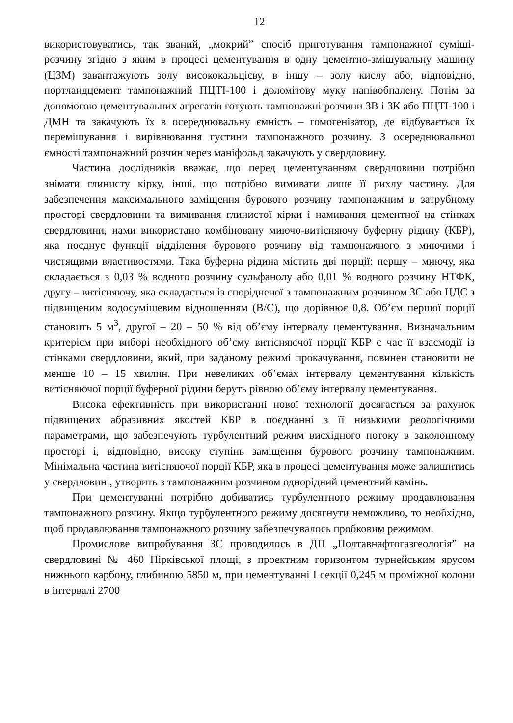12
використовуватись, так званий, „мокрий” спосіб приготування тампонажної суміші-розчину згідно з яким в процесі цементування в одну цементно-змішувальну машину (ЦЗМ) завантажують золу висококальцієву, в іншу – золу кислу або, відповідно, портландцемент тампонажний ПЦТІ-100 і доломітову муку напівобпалену. Потім за допомогою цементувальних агрегатів готують тампонажні розчини ЗВ і ЗК або ПЦТІ-100 і ДМН та закачують їх в осереднювальну ємність – гомогенізатор, де відбувається їх перемішування і вирівнювання густини тампонажного розчину. З осереднювальної ємності тампонажний розчин через маніфольд закачують у свердловину.
Частина дослідників вважає, що перед цементуванням свердловини потрібно знімати глинисту кірку, інші, що потрібно вимивати лише її рихлу частину. Для забезпечення максимального заміщення бурового розчину тампонажним в затрубному просторі свердловини та вимивання глинистої кірки і намивання цементної на стінках свердловини, нами використано комбіновану миючо-витісняючу буферну рідину (КБР), яка поєднує функції відділення бурового розчину від тампонажного з миючими і чистящими властивостями. Така буферна рідина містить дві порції: першу – миючу, яка складається з 0,03 % водного розчину сульфанолу або 0,01 % водного розчину НТФК, другу – витісняючу, яка складається із спорідненої з тампонажним розчином ЗС або ЦДС з підвищеним водосумішевим відношенням (В/С), що дорівнює 0,8. Об’єм першої порції становить 5 м<sup>3</sup>, другої – 20 – 50 % від об’єму інтервалу цементування. Визначальним критерієм при виборі необхідного об’єму витісняючої порції КБР є час її взаємодії із стінками свердловини, який, при заданому режимі прокачування, повинен становити не менше 10 – 15 хвилин. При невеликих об’ємах інтервалу цементування кількість витісняючої порції буферної рідини беруть рівною об’єму інтервалу цементування.
Висока ефективність при використанні нової технології досягається за рахунок підвищених абразивних якостей КБР в поєднанні з її низькими реологічними параметрами, що забезпечують турбулентний режим висхідного потоку в заколонному просторі і, відповідно, високу ступінь заміщення бурового розчину тампонажним. Мінімальна частина витісняючої порції КБР, яка в процесі цементування може залишитись у свердловині, утворить з тампонажним розчином однорідний цементний камінь.
При цементуванні потрібно добиватись турбулентного режиму продавлювання тампонажного розчину. Якщо турбулентного режиму досягнути неможливо, то необхідно, щоб продавлювання тампонажного розчину забезпечувалось пробковим режимом.
Промислове випробування ЗС проводилось в ДП „Полтавнафтогазгеологія” на свердловині № 460 Пірківської площі, з проектним горизонтом турнейським ярусом нижнього карбону, глибиною 5850 м, при цементуванні І секції 0,245 м проміжної колони в інтервалі 2700